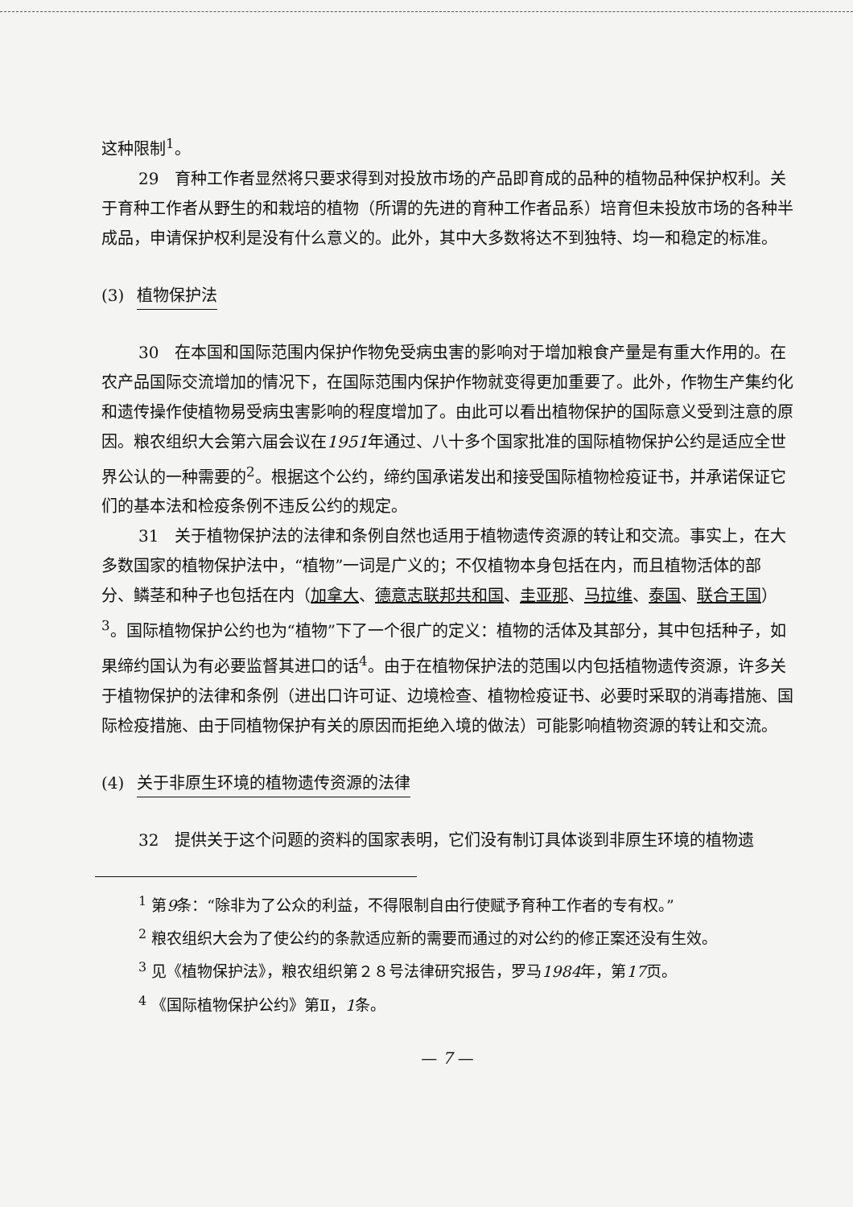这种限制<sup>1</sup>。
29　育种工作者显然将只要求得到对投放市场的产品即育成的品种的植物品种保护权利。关于育种工作者从野生的和栽培的植物（所谓的先进的育种工作者品系）培育但未投放市场的各种半成品，申请保护权利是没有什么意义的。此外，其中大多数将达不到独特、均一和稳定的标准。
(3) 植物保护法
30　在本国和国际范围内保护作物免受病虫害的影响对于增加粮食产量是有重大作用的。在农产品国际交流增加的情况下，在国际范围内保护作物就变得更加重要了。此外，作物生产集约化和遗传操作使植物易受病虫害影响的程度增加了。由此可以看出植物保护的国际意义受到注意的原因。粮农组织大会第六届会议在1951年通过、八十多个国家批准的国际植物保护公约是适应全世界公认的一种需要的<sup>2</sup>。根据这个公约，缔约国承诺发出和接受国际植物检疫证书，并承诺保证它们的基本法和检疫条例不违反公约的规定。
31　关于植物保护法的法律和条例自然也适用于植物遗传资源的转让和交流。事实上，在大多数国家的植物保护法中，“植物”一词是广义的；不仅植物本身包括在内，而且植物活体的部分、鳞茎和种子也包括在内（加拿大、德意志联邦共和国、圭亚那、马拉维、泰国、联合王国）<sup>3</sup>。国际植物保护公约也为“植物”下了一个很广的定义：植物的活体及其部分，其中包括种子，如果缔约国认为有必要监督其进口的话<sup>4</sup>。由于在植物保护法的范围以内包括植物遗传资源，许多关于植物保护的法律和条例（进出口许可证、边境检查、植物检疫证书、必要时采取的消毒措施、国际检疫措施、由于同植物保护有关的原因而拒绝入境的做法）可能影响植物资源的转让和交流。
(4) 关于非原生环境的植物遗传资源的法律
32　提供关于这个问题的资料的国家表明，它们没有制订具体谈到非原生环境的植物遗
<sup>1</sup> 第9条：“除非为了公众的利益，不得限制自由行使赋予育种工作者的专有权。”
<sup>2</sup> 粮农组织大会为了使公约的条款适应新的需要而通过的对公约的修正案还没有生效。
<sup>3</sup> 见《植物保护法》，粮农组织第２８号法律研究报告，罗马1984年，第17页。
<sup>4</sup> 《国际植物保护公约》第Ⅱ，1条。
— 7 —